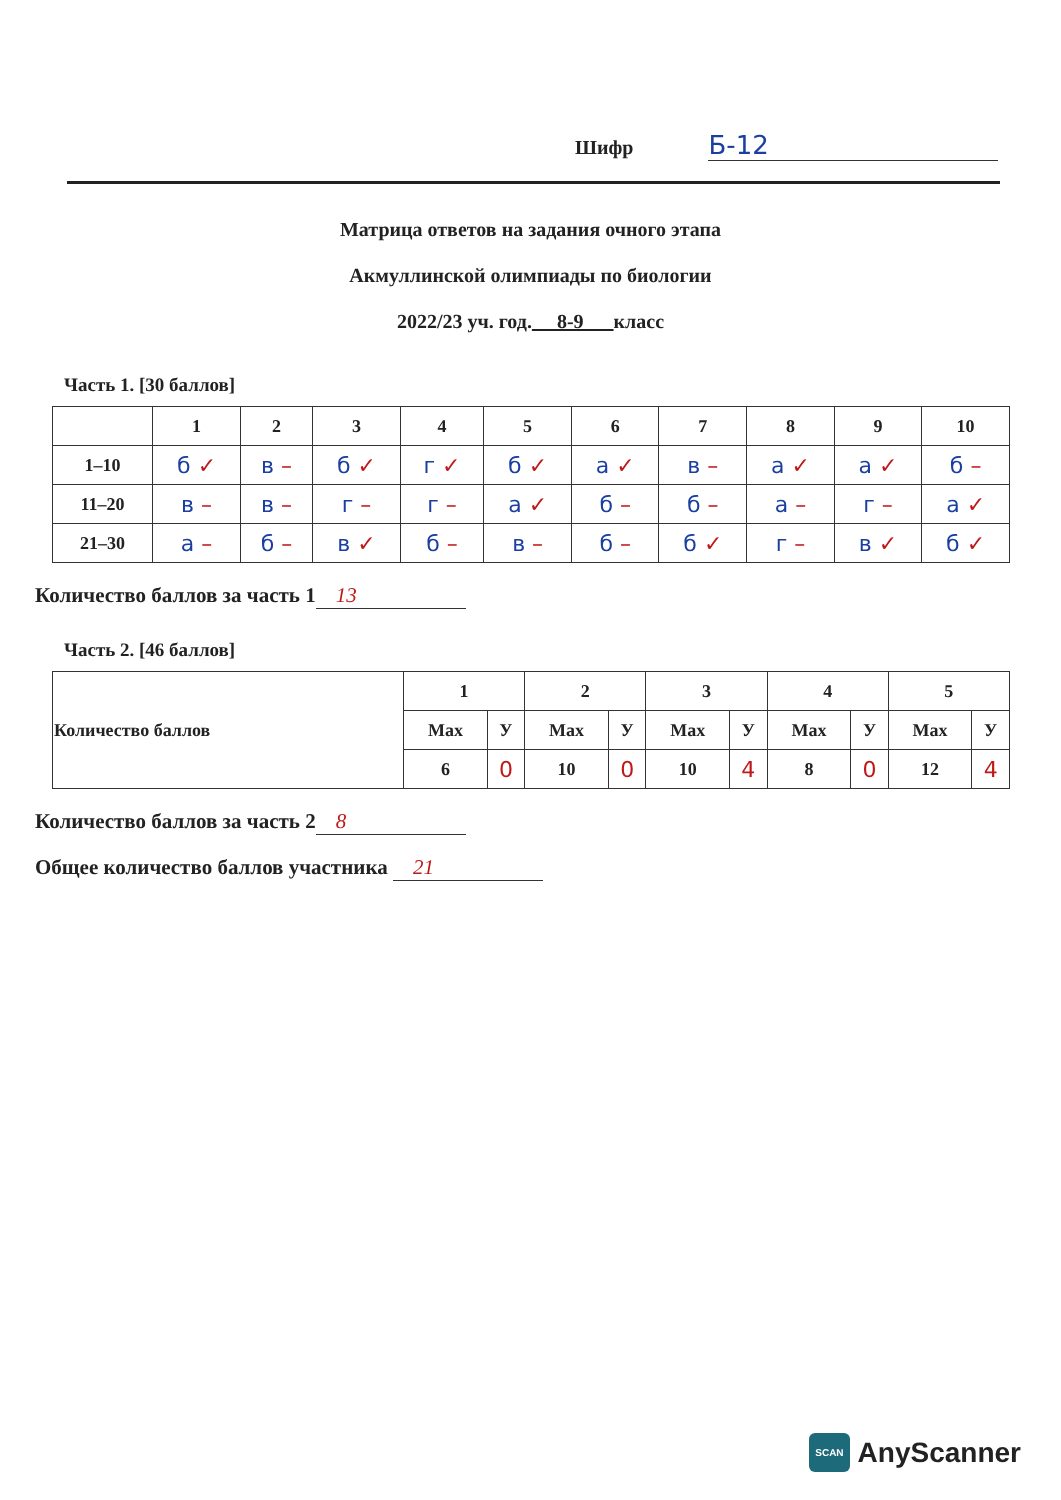Шифр Б-12
Матрица ответов на задания очного этапа
Акмуллинской олимпиады по биологии
2022/23 уч. год. 8-9 класс
Часть 1. [30 баллов]
| | 1 | 2 | 3 | 4 | 5 | 6 | 7 | 8 | 9 | 10 |
| --- | --- | --- | --- | --- | --- | --- | --- | --- | --- | --- |
| 1–10 | б ✓ | в – | б ✓ | г ✓ | б ✓ | а ✓ | в – | а ✓ | а ✓ | б – |
| 11–20 | в – | в – | г – | г – | а ✓ | б – | б – | а – | г – | а ✓ |
| 21–30 | а – | б – | в ✓ | б – | в – | б – | б ✓ | г – | в ✓ | б ✓ |
Количество баллов за часть 1 13
Часть 2. [46 баллов]
| Количество баллов | 1 | | 2 | | 3 | | 4 | | 5 | |
| --- | --- | --- | --- | --- | --- | --- | --- | --- | --- | --- |
| | Max | У | Max | У | Max | У | Max | У | Max | У |
| | 6 | 0 | 10 | 0 | 10 | 4 | 8 | 0 | 12 | 4 |
Количество баллов за часть 2 8
Общее количество баллов участника 21
SCAN AnyScanner